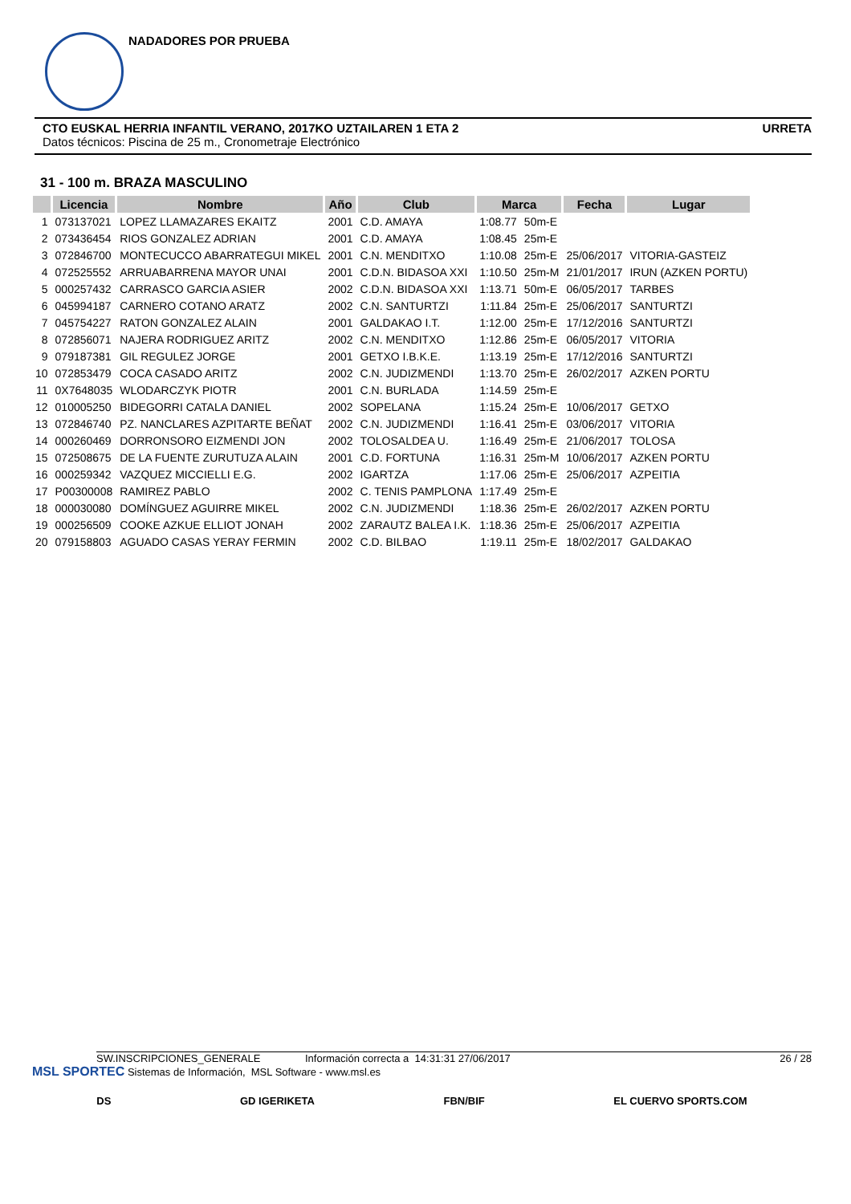NADADORES POR PRUEBA
CTO EUSKAL HERRIA INFANTIL VERANO, 2017KO UZTAILAREN 1 ETA 2 URRETA
Datos técnicos: Piscina de 25 m., Cronometraje Electrónico
31 - 100 m. BRAZA MASCULINO
| | Licencia | Nombre | Año | Club | Marca | | Fecha | Lugar |
| --- | --- | --- | --- | --- | --- | --- | --- | --- |
| 1 | 073137021 | LOPEZ LLAMAZARES EKAITZ | 2001 | C.D. AMAYA | 1:08.77 | 50m-E | | |
| 2 | 073436454 | RIOS GONZALEZ ADRIAN | 2001 | C.D. AMAYA | 1:08.45 | 25m-E | | |
| 3 | 072846700 | MONTECUCCO ABARRATEGUI MIKEL | 2001 | C.N. MENDITXO | 1:10.08 | 25m-E | 25/06/2017 | VITORIA-GASTEIZ |
| 4 | 072525552 | ARRUABARRENA MAYOR UNAI | 2001 | C.D.N. BIDASOA XXI | 1:10.50 | 25m-M | 21/01/2017 | IRUN (AZKEN PORTU) |
| 5 | 000257432 | CARRASCO GARCIA ASIER | 2002 | C.D.N. BIDASOA XXI | 1:13.71 | 50m-E | 06/05/2017 | TARBES |
| 6 | 045994187 | CARNERO COTANO ARATZ | 2002 | C.N. SANTURTZI | 1:11.84 | 25m-E | 25/06/2017 | SANTURTZI |
| 7 | 045754227 | RATON GONZALEZ ALAIN | 2001 | GALDAKAO I.T. | 1:12.00 | 25m-E | 17/12/2016 | SANTURTZI |
| 8 | 072856071 | NAJERA RODRIGUEZ ARITZ | 2002 | C.N. MENDITXO | 1:12.86 | 25m-E | 06/05/2017 | VITORIA |
| 9 | 079187381 | GIL REGULEZ JORGE | 2001 | GETXO I.B.K.E. | 1:13.19 | 25m-E | 17/12/2016 | SANTURTZI |
| 10 | 072853479 | COCA CASADO ARITZ | 2002 | C.N. JUDIZMENDI | 1:13.70 | 25m-E | 26/02/2017 | AZKEN PORTU |
| 11 | 0X7648035 | WLODARCZYK PIOTR | 2001 | C.N. BURLADA | 1:14.59 | 25m-E | | |
| 12 | 010005250 | BIDEGORRI CATALA DANIEL | 2002 | SOPELANA | 1:15.24 | 25m-E | 10/06/2017 | GETXO |
| 13 | 072846740 | PZ. NANCLARES AZPITARTE BEÑAT | 2002 | C.N. JUDIZMENDI | 1:16.41 | 25m-E | 03/06/2017 | VITORIA |
| 14 | 000260469 | DORRONSORO EIZMENDI JON | 2002 | TOLOSALDEA U. | 1:16.49 | 25m-E | 21/06/2017 | TOLOSA |
| 15 | 072508675 | DE LA FUENTE ZURUTUZA ALAIN | 2001 | C.D. FORTUNA | 1:16.31 | 25m-M | 10/06/2017 | AZKEN PORTU |
| 16 | 000259342 | VAZQUEZ MICCIELLI E.G. | 2002 | IGARTZA | 1:17.06 | 25m-E | 25/06/2017 | AZPEITIA |
| 17 | P00300008 | RAMIREZ PABLO | 2002 | C. TENIS PAMPLONA | 1:17.49 | 25m-E | | |
| 18 | 000030080 | DOMÍNGUEZ AGUIRRE MIKEL | 2002 | C.N. JUDIZMENDI | 1:18.36 | 25m-E | 26/02/2017 | AZKEN PORTU |
| 19 | 000256509 | COOKE AZKUE ELLIOT JONAH | 2002 | ZARAUTZ BALEA I.K. | 1:18.36 | 25m-E | 25/06/2017 | AZPEITIA |
| 20 | 079158803 | AGUADO CASAS YERAY FERMIN | 2002 | C.D. BILBAO | 1:19.11 | 25m-E | 18/02/2017 | GALDAKAO |
SW.INSCRIPCIONES_GENERALE Información correcta a 14:31:31 27/06/2017 26 / 28
MSL SPORTEC Sistemas de Información, MSL Software - www.msl.es
DS GD IGERIKETA FBN/BIF EL CUERVO SPORTS.COM